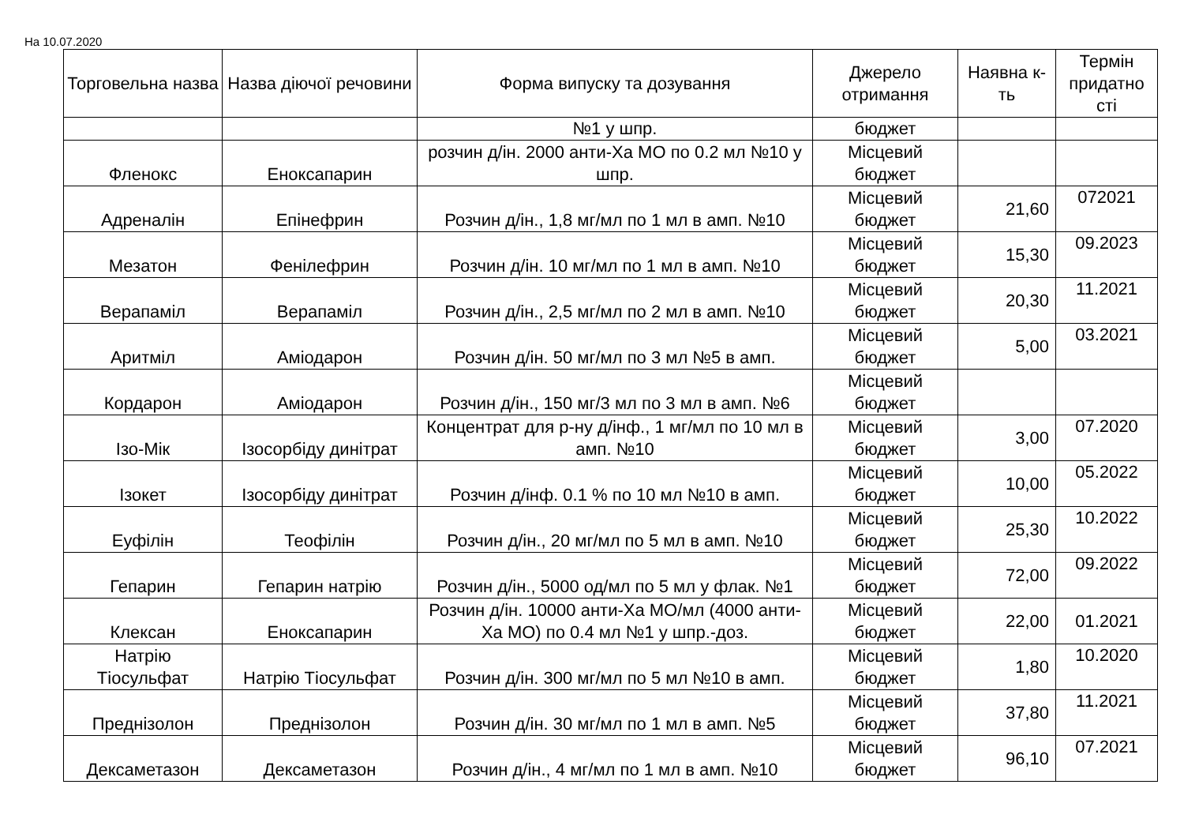На 10.07.2020
| Торговельна назва | Назва діючої речовини | Форма випуску та дозування | Джерело отримання | Наявна к-ть | Термін придатно сті |
| --- | --- | --- | --- | --- | --- |
| | | №1 у шпр. | бюджет | | |
| Фленокс | Еноксапарин | розчин д/ін. 2000 анти-Ха МО по 0.2 мл №10 у шпр. | Місцевий бюджет | | |
| Адреналін | Епінефрин | Розчин д/ін., 1,8 мг/мл по 1 мл в амп. №10 | Місцевий бюджет | 21,60 | 072021 |
| Мезатон | Фенілефрин | Розчин д/ін. 10 мг/мл по 1 мл в амп. №10 | Місцевий бюджет | 15,30 | 09.2023 |
| Верапаміл | Верапаміл | Розчин д/ін., 2,5 мг/мл по 2 мл в амп. №10 | Місцевий бюджет | 20,30 | 11.2021 |
| Аритміл | Аміодарон | Розчин д/ін. 50 мг/мл по 3 мл №5 в амп. | Місцевий бюджет | 5,00 | 03.2021 |
| Кордарон | Аміодарон | Розчин д/ін., 150 мг/3 мл по 3 мл в амп. №6 | Місцевий бюджет | | |
| Ізо-Мік | Ізосорбіду динітрат | Концентрат для р-ну д/інф., 1 мг/мл по 10 мл в амп. №10 | Місцевий бюджет | 3,00 | 07.2020 |
| Ізокет | Ізосорбіду динітрат | Розчин д/інф. 0.1 % по 10 мл №10 в амп. | Місцевий бюджет | 10,00 | 05.2022 |
| Еуфілін | Теофілін | Розчин д/ін., 20 мг/мл по 5 мл в амп. №10 | Місцевий бюджет | 25,30 | 10.2022 |
| Гепарин | Гепарин натрію | Розчин д/ін., 5000 од/мл по 5 мл у флак. №1 | Місцевий бюджет | 72,00 | 09.2022 |
| Клексан | Еноксапарин | Розчин д/ін. 10000 анти-Ха МО/мл (4000 анти-Ха МО) по 0.4 мл №1 у шпр.-доз. | Місцевий бюджет | 22,00 | 01.2021 |
| Натрію Тіосульфат | Натрію Тіосульфат | Розчин д/ін. 300 мг/мл по 5 мл №10 в амп. | Місцевий бюджет | 1,80 | 10.2020 |
| Преднізолон | Преднізолон | Розчин д/ін. 30 мг/мл по 1 мл в амп. №5 | Місцевий бюджет | 37,80 | 11.2021 |
| Дексаметазон | Дексаметазон | Розчин д/ін., 4 мг/мл по 1 мл в амп. №10 | Місцевий бюджет | 96,10 | 07.2021 |